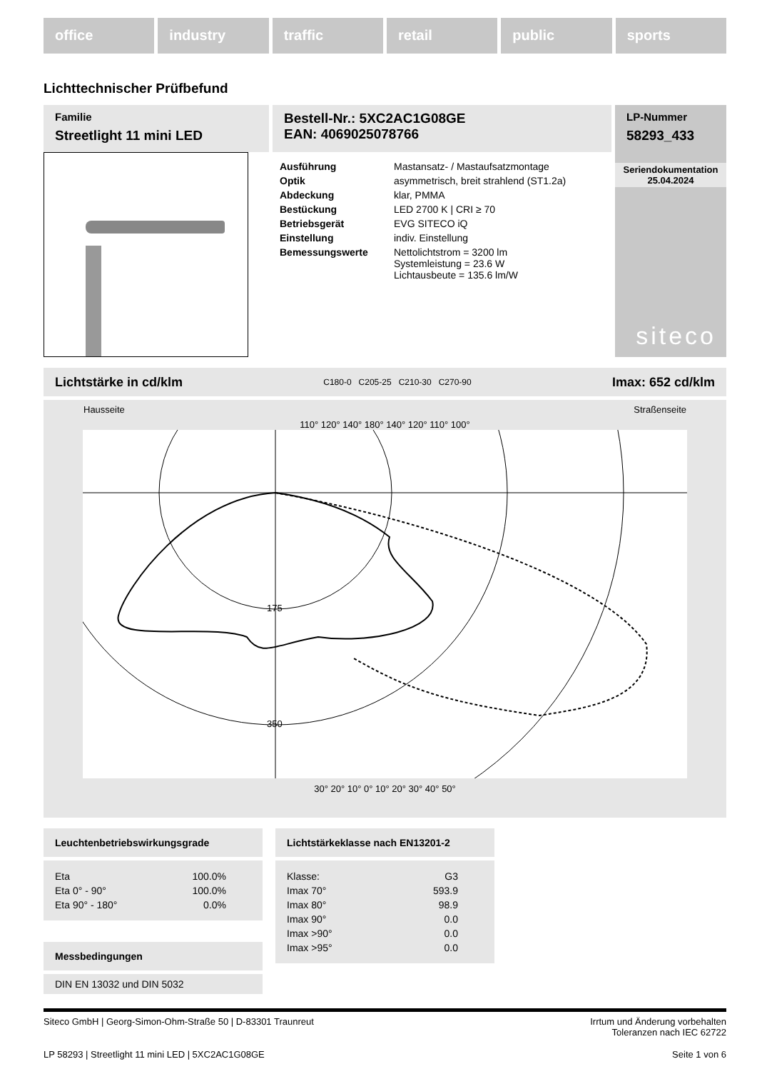office industry traffic retail public sports
Lichttechnischer Prüfbefund
Familie
Streetlight 11 mini LED
Bestell-Nr.: 5XC2AC1G08GE
EAN: 4069025078766
| Ausführung | Mastansatz- / Mastaufsatzmontage |
| Optik | asymmetrisch, breit strahlend (ST1.2a) |
| Abdeckung | klar, PMMA |
| Bestückung | LED 2700 K / CRI ≥ 70 |
| Betriebsgerät | EVG SITECO iQ |
| Einstellung | indiv. Einstellung |
| Bemessungswerte | Nettolichtstrom = 3200 lm Systemleistung = 23.6 W Lichtausbeute = 135.6 lm/W |
LP-Nummer
58293_433
Seriendokumentation
25.04.2024
siteco
Lichtstärke in cd/klm C180-0 C205-25 C210-30 C270-90 Imax: 652 cd/klm
Hausseite Straßenseite
110° 120° 140° 180° 140° 120° 110° 100°
175
350
30° 20° 10° 0° 10° 20° 30° 40° 50°
Leuchtenbetriebswirkungsgrade
| Eta | 100.0% |
| Eta 0° - 90° | 100.0% |
| Eta 90° - 180° | 0.0% |
Messbedingungen
DIN EN 13032 und DIN 5032
Lichtstärkeklasse nach EN13201-2
| Klasse: | G3 |
| Imax 70° | 593.9 |
| Imax 80° | 98.9 |
| Imax 90° | 0.0 |
| Imax >90° | 0.0 |
| Imax >95° | 0.0 |
Siteco GmbH | Georg-Simon-Ohm-Straße 50 | D-83301 Traunreut Irrtum und Änderung vorbehalten
Toleranzen nach IEC 62722
LP 58293 | Streetlight 11 mini LED | 5XC2AC1G08GE Seite 1 von 6